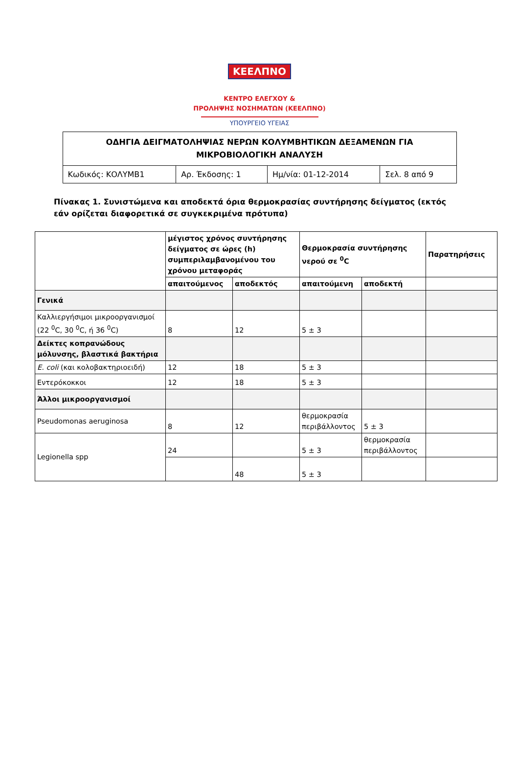ΚΕΕΛΠΝΟ
ΚΕΝΤΡΟ ΕΛΕΓΧΟΥ &
ΠΡΟΛΗΨΗΣ ΝΟΣΗΜΑΤΩΝ (ΚΕΕΛΠΝΟ)
ΥΠΟΥΡΓΕΙΟ ΥΓΕΙΑΣ
| ΟΔΗΓΙΑ ΔΕΙΓΜΑΤΟΛΗΨΙΑΣ ΝΕΡΩΝ ΚΟΛΥΜΒΗΤΙΚΩΝ ΔΕΞΑΜΕΝΩΝ ΓΙΑ ΜΙΚΡΟΒΙΟΛΟΓΙΚΗ ΑΝΑΛΥΣΗ | | | |
| Κωδικός: ΚΟΛΥΜΒ1 | Αρ. Έκδοσης: 1 | Ημ/νία: 01-12-2014 | Σελ. 8 από 9 |
Πίνακας 1. Συνιστώμενα και αποδεκτά όρια θερμοκρασίας συντήρησης δείγματος (εκτός εάν ορίζεται διαφορετικά σε συγκεκριμένα πρότυπα)
| | μέγιστος χρόνος συντήρησης δείγματος σε ώρες (h) συμπεριλαμβανομένου του χρόνου μεταφοράς | | Θερμοκρασία συντήρησης νερού σε <sup>0</sup>C | | Παρατηρήσεις |
| --- | --- | --- | --- | --- | --- |
| | απαιτούμενος | αποδεκτός | απαιτούμενη | αποδεκτή | |
| Γενικά | | | | | |
| Καλλιεργήσιμοι μικροοργανισμοί (22 <sup>0</sup>C, 30 <sup>0</sup>C, ή 36 <sup>0</sup>C) | 8 | 12 | 5 ± 3 | | |
| Δείκτες κοπρανώδους μόλυνσης, βλαστικά βακτήρια | | | | | |
| E. coli (και κολοβακτηριοειδή) | 12 | 18 | 5 ± 3 | | |
| Εντερόκοκκοι | 12 | 18 | 5 ± 3 | | |
| Άλλοι μικροοργανισμοί | | | | | |
| Pseudomonas aeruginosa | 8 | 12 | θερμοκρασία περιβάλλοντος | 5 ± 3 | |
| Legionella spp | 24 | | 5 ± 3 | θερμοκρασία περιβάλλοντος | |
| | | 48 | 5 ± 3 | | |